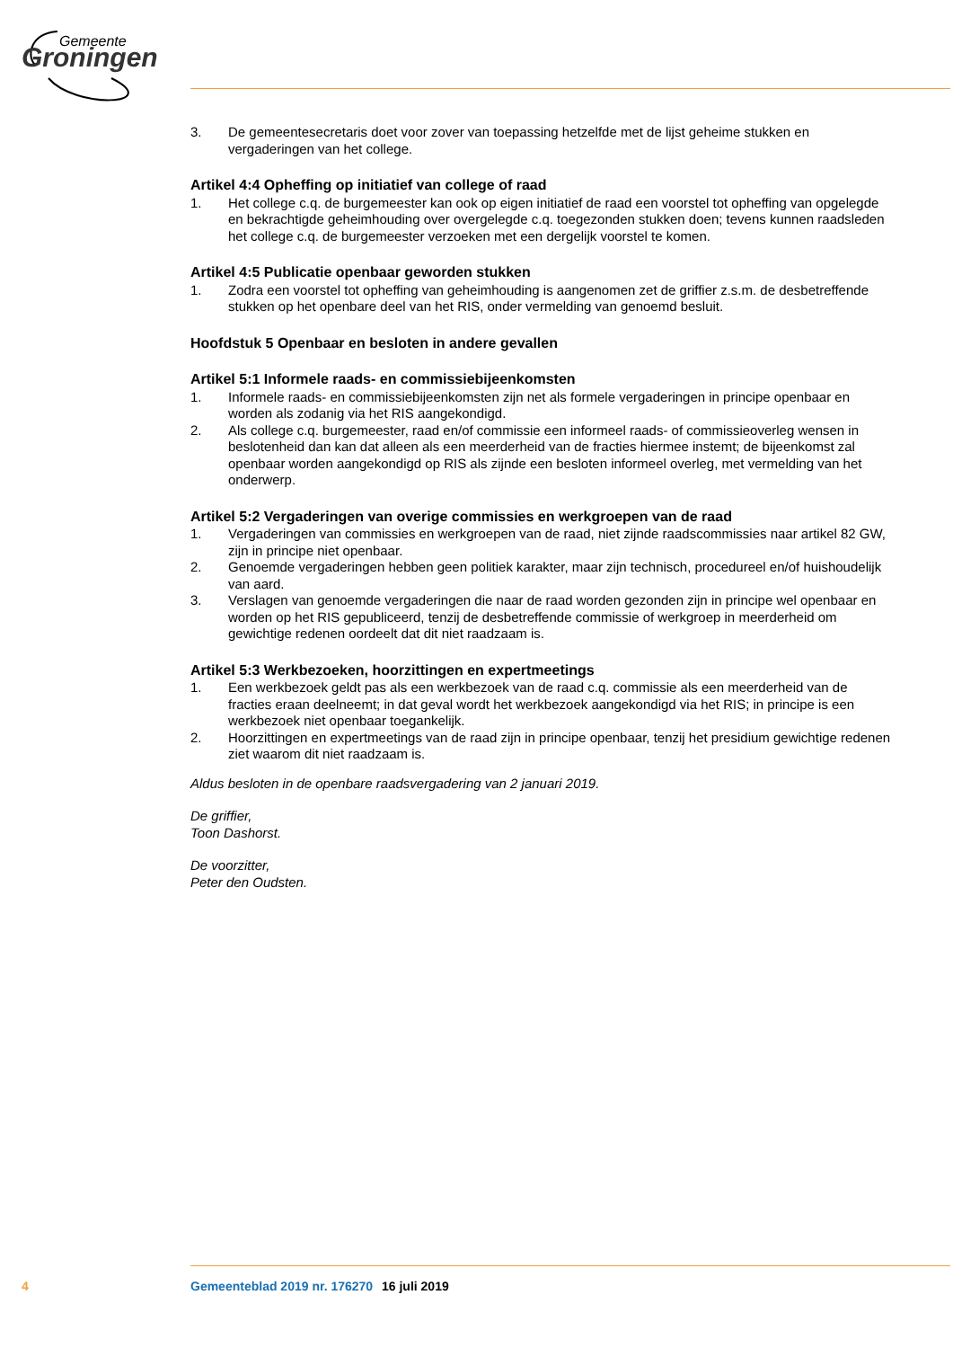Gemeente
Groningen
3. De gemeentesecretaris doet voor zover van toepassing hetzelfde met de lijst geheime stukken en vergaderingen van het college.
Artikel 4:4 Opheffing op initiatief van college of raad
1. Het college c.q. de burgemeester kan ook op eigen initiatief de raad een voorstel tot opheffing van opgelegde en bekrachtigde geheimhouding over overgelegde c.q. toegezonden stukken doen; tevens kunnen raadsleden het college c.q. de burgemeester verzoeken met een dergelijk voorstel te komen.
Artikel 4:5 Publicatie openbaar geworden stukken
1. Zodra een voorstel tot opheffing van geheimhouding is aangenomen zet de griffier z.s.m. de desbetreffende stukken op het openbare deel van het RIS, onder vermelding van genoemd besluit.
Hoofdstuk 5 Openbaar en besloten in andere gevallen
Artikel 5:1 Informele raads- en commissiebijeenkomsten
1. Informele raads- en commissiebijeenkomsten zijn net als formele vergaderingen in principe openbaar en worden als zodanig via het RIS aangekondigd.
2. Als college c.q. burgemeester, raad en/of commissie een informeel raads- of commissieoverleg wensen in beslotenheid dan kan dat alleen als een meerderheid van de fracties hiermee instemt; de bijeenkomst zal openbaar worden aangekondigd op RIS als zijnde een besloten informeel overleg, met vermelding van het onderwerp.
Artikel 5:2 Vergaderingen van overige commissies en werkgroepen van de raad
1. Vergaderingen van commissies en werkgroepen van de raad, niet zijnde raadscommissies naar artikel 82 GW, zijn in principe niet openbaar.
2. Genoemde vergaderingen hebben geen politiek karakter, maar zijn technisch, procedureel en/of huishoudelijk van aard.
3. Verslagen van genoemde vergaderingen die naar de raad worden gezonden zijn in principe wel openbaar en worden op het RIS gepubliceerd, tenzij de desbetreffende commissie of werkgroep in meerderheid om gewichtige redenen oordeelt dat dit niet raadzaam is.
Artikel 5:3 Werkbezoeken, hoorzittingen en expertmeetings
1. Een werkbezoek geldt pas als een werkbezoek van de raad c.q. commissie als een meerderheid van de fracties eraan deelneemt; in dat geval wordt het werkbezoek aangekondigd via het RIS; in principe is een werkbezoek niet openbaar toegankelijk.
2. Hoorzittingen en expertmeetings van de raad zijn in principe openbaar, tenzij het presidium gewichtige redenen ziet waarom dit niet raadzaam is.
Aldus besloten in de openbare raadsvergadering van 2 januari 2019.
De griffier,
Toon Dashorst.
De voorzitter,
Peter den Oudsten.
4 Gemeenteblad 2019 nr. 176270 16 juli 2019